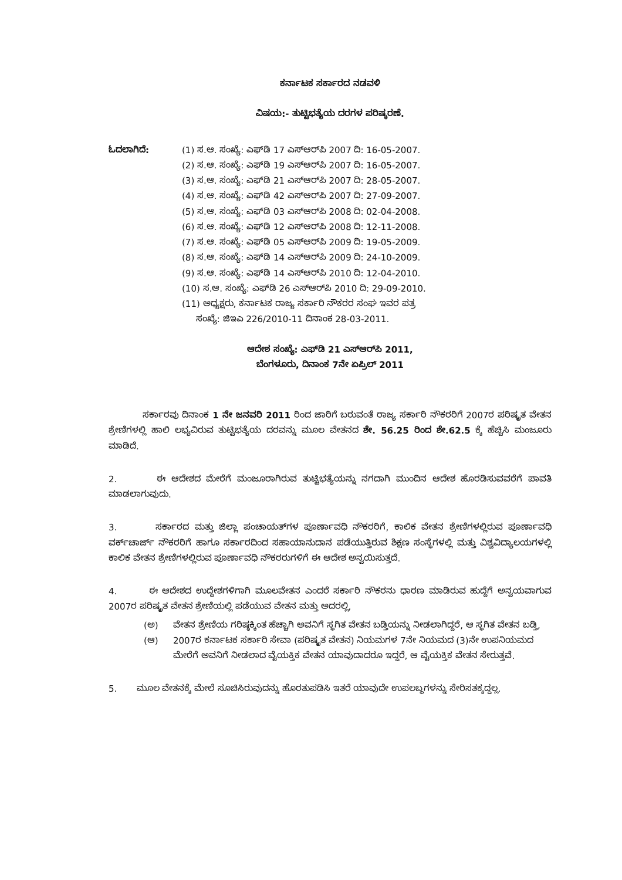ಕರ್ನಾಟಕ ಸರ್ಕಾರದ ನಡವಳಿ
ವಿಷಯ:- ತುಟ್ಟಿಭತ್ಯೆಯ ದರಗಳ ಪರಿಷ್ಕರಣೆ.
ಓದಲಾಗಿದೆ: (1) ಸ.ಆ. ಸಂಖ್ಯೆ: ಎಫ್‌ಡಿ 17 ಎಸ್‌ಆರ್‌ಪಿ 2007 ದಿ: 16-05-2007.
(2) ಸ.ಆ. ಸಂಖ್ಯೆ: ಎಫ್‌ಡಿ 19 ಎಸ್‌ಆರ್‌ಪಿ 2007 ದಿ: 16-05-2007.
(3) ಸ.ಆ. ಸಂಖ್ಯೆ: ಎಫ್‌ಡಿ 21 ಎಸ್‌ಆರ್‌ಪಿ 2007 ದಿ: 28-05-2007.
(4) ಸ.ಆ. ಸಂಖ್ಯೆ: ಎಫ್‌ಡಿ 42 ಎಸ್‌ಆರ್‌ಪಿ 2007 ದಿ: 27-09-2007.
(5) ಸ.ಆ. ಸಂಖ್ಯೆ: ಎಫ್‌ಡಿ 03 ಎಸ್‌ಆರ್‌ಪಿ 2008 ದಿ: 02-04-2008.
(6) ಸ.ಆ. ಸಂಖ್ಯೆ: ಎಫ್‌ಡಿ 12 ಎಸ್‌ಆರ್‌ಪಿ 2008 ದಿ: 12-11-2008.
(7) ಸ.ಆ. ಸಂಖ್ಯೆ: ಎಫ್‌ಡಿ 05 ಎಸ್‌ಆರ್‌ಪಿ 2009 ದಿ: 19-05-2009.
(8) ಸ.ಆ. ಸಂಖ್ಯೆ: ಎಫ್‌ಡಿ 14 ಎಸ್‌ಆರ್‌ಪಿ 2009 ದಿ: 24-10-2009.
(9) ಸ.ಆ. ಸಂಖ್ಯೆ: ಎಫ್‌ಡಿ 14 ಎಸ್‌ಆರ್‌ಪಿ 2010 ದಿ: 12-04-2010.
(10) ಸ.ಆ. ಸಂಖ್ಯೆ: ಎಫ್‌ಡಿ 26 ಎಸ್‌ಆರ್‌ಪಿ 2010 ದಿ: 29-09-2010.
(11) ಅಧ್ಯಕ್ಷರು, ಕರ್ನಾಟಕ ರಾಜ್ಯ ಸರ್ಕಾರಿ ನೌಕರರ ಸಂಘ ಇವರ ಪತ್ರ
ಸಂಖ್ಯೆ: ಜಿಇಎ 226/2010-11 ದಿನಾಂಕ 28-03-2011.
ಆದೇಶ ಸಂಖ್ಯೆ: ಎಫ್‌ಡಿ 21 ಎಸ್‌ಆರ್‌ಪಿ 2011,
ಬೆಂಗಳೂರು, ದಿನಾಂಕ 7ನೇ ಏಪ್ರಿಲ್ 2011
ಸರ್ಕಾರವು ದಿನಾಂಕ 1 ನೇ ಜನವರಿ 2011 ರಿಂದ ಜಾರಿಗೆ ಬರುವಂತೆ ರಾಜ್ಯ ಸರ್ಕಾರಿ ನೌಕರರಿಗೆ 2007ರ ಪರಿಷ್ಕೃತ ವೇತನ ಶ್ರೇಣಿಗಳಲ್ಲಿ ಹಾಲಿ ಲಭ್ಯವಿರುವ ತುಟ್ಟಿಭತ್ಯೆಯ ದರವನ್ನು ಮೂಲ ವೇತನದ ಶೇ. 56.25 ರಿಂದ ಶೇ.62.5 ಕ್ಕೆ ಹೆಚ್ಚಿಸಿ ಮಂಜೂರು ಮಾಡಿದೆ.
2. ಈ ಆದೇಶದ ಮೇರೆಗೆ ಮಂಜೂರಾಗಿರುವ ತುಟ್ಟಿಭತ್ಯೆಯನ್ನು ನಗದಾಗಿ ಮುಂದಿನ ಆದೇಶ ಹೊರಡಿಸುವವರೆಗೆ ಪಾವತಿ ಮಾಡಲಾಗುವುದು.
3. ಸರ್ಕಾರದ ಮತ್ತು ಜಿಲ್ಲಾ ಪಂಚಾಯತ್‌ಗಳ ಪೂರ್ಣಾವಧಿ ನೌಕರರಿಗೆ, ಕಾಲಿಕ ವೇತನ ಶ್ರೇಣಿಗಳಲ್ಲಿರುವ ಪೂರ್ಣಾವಧಿ ವರ್ಕ್‌ಚಾರ್ಜ್ ನೌಕರರಿಗೆ ಹಾಗೂ ಸರ್ಕಾರದಿಂದ ಸಹಾಯಾನುದಾನ ಪಡೆಯುತ್ತಿರುವ ಶಿಕ್ಷಣ ಸಂಸ್ಥೆಗಳಲ್ಲಿ ಮತ್ತು ವಿಶ್ವವಿದ್ಯಾಲಯಗಳಲ್ಲಿ ಕಾಲಿಕ ವೇತನ ಶ್ರೇಣಿಗಳಲ್ಲಿರುವ ಪೂರ್ಣಾವಧಿ ನೌಕರರುಗಳಿಗೆ ಈ ಆದೇಶ ಅನ್ವಯಿಸುತ್ತದೆ.
4. ಈ ಆದೇಶದ ಉದ್ದೇಶಗಳಿಗಾಗಿ ಮೂಲವೇತನ ಎಂದರೆ ಸರ್ಕಾರಿ ನೌಕರನು ಧಾರಣ ಮಾಡಿರುವ ಹುದ್ದೆಗೆ ಅನ್ವಯವಾಗುವ 2007ರ ಪರಿಷ್ಕೃತ ವೇತನ ಶ್ರೇಣಿಯಲ್ಲಿ ಪಡೆಯುವ ವೇತನ ಮತ್ತು ಅದರಲ್ಲಿ,
(ಅ) ವೇತನ ಶ್ರೇಣಿಯ ಗರಿಷ್ಠಕ್ಕಿಂತ ಹೆಚ್ಚಾಗಿ ಅವನಿಗೆ ಸ್ಥಗಿತ ವೇತನ ಬಡ್ತಿಯನ್ನು ನೀಡಲಾಗಿದ್ದರೆ, ಆ ಸ್ಥಗಿತ ವೇತನ ಬಡ್ತಿ,
(ಆ) 2007ರ ಕರ್ನಾಟಕ ಸರ್ಕಾರಿ ಸೇವಾ (ಪರಿಷ್ಕೃತ ವೇತನ) ನಿಯಮಗಳ 7ನೇ ನಿಯಮದ (3)ನೇ ಉಪನಿಯಮದ ಮೇರೆಗೆ ಅವನಿಗೆ ನೀಡಲಾದ ವೈಯಕ್ತಿಕ ವೇತನ ಯಾವುದಾದರೂ ಇದ್ದರೆ, ಆ ವೈಯಕ್ತಿಕ ವೇತನ ಸೇರುತ್ತವೆ.
5. ಮೂಲ ವೇತನಕ್ಕೆ ಮೇಲೆ ಸೂಚಿಸಿರುವುದನ್ನು ಹೊರತುಪಡಿಸಿ ಇತರೆ ಯಾವುದೇ ಉಪಲಬ್ಧಗಳನ್ನು ಸೇರಿಸತಕ್ಕದ್ದಲ್ಲ.